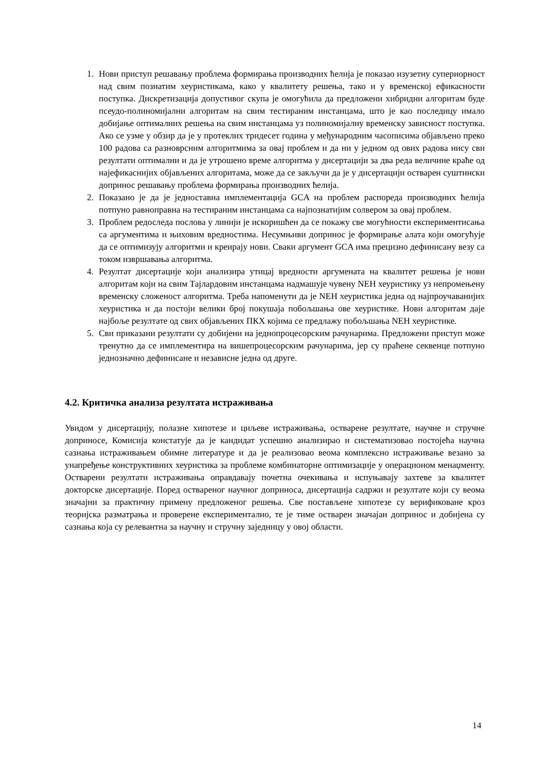1. Нови приступ решавању проблема формирања производних ћелија је показао изузетну супериорност над свим познатим хеуристикама, како у квалитету решења, тако и у временској ефикасности поступка. Дискретизација допустивог скупа је омогућила да предложени хибридни алгоритам буде псеудо-полиномијални алгоритам на свим тестираним инстанцама, што је као последицу имало добијање оптималних решења на свим инстанцама уз полиномијалну временску зависност поступка. Ако се узме у обзир да је у протеклих тридесет година у међународним часописима објављено преко 100 радова са разноврсним алгоритмима за овај проблем и да ни у једном од ових радова нису сви резултати оптимални и да је утрошено време алгоритма у дисертацији за два реда величине краће од најефикаснијих објављених алгоритама, може да се закључи да је у дисертацији остварен суштински допринос решавању проблема формирања производних ћелија.
2. Показано је да је једноставна имплементација GCA на проблем распореда производних ћелија потпуно равноправна на тестираним инстанцама са најпознатијим солвером за овај проблем.
3. Проблем редоследа послова у линији је искоришћен да се покажу све могућности експериментисања са аргументима и њиховим вредностима. Несумњиви допринос је формирање алата који омогућује да се оптимизују алгоритми и креирају нови. Сваки аргумент GCA има прецизно дефинисану везу са током извршавања алгоритма.
4. Резултат дисертације који анализира утицај вредности аргумената на квалитет решења је нови алгоритам који на свим Тајлардовим инстанцама надмашује чувену NEH хеуристику уз непромењену временску сложеност алгоритма. Треба напоменути да је NEH хеуристика једна од најпроучаванијих хеуристика и да постоји велики број покушаја побољшања ове хеуристике. Нови алгоритам даје најбоље резултате од свих објављених ПКХ којима се предлажу побољшања NEH хеуристике.
5. Сви приказани резултати су добијени на једнопроцесорским рачунарима. Предложени приступ може тренутно да се имплементира на вишепроцесорским рачунарима, јер су праћене секвенце потпуно једнозначно дефинисане и независне једна од друге.
4.2. Критичка анализа резултата истраживања
Увидом у дисертацију, полазне хипотезе и циљеве истраживања, остварене резултате, научне и стручне доприносе, Комисија констатује да је кандидат успешно анализирао и систематизовао постојећа научна сазнања истраживањем обимне литературе и да је реализовао веома комплексно истраживање везано за унапређење конструктивних хеуристика за проблеме комбинаторне оптимизације у операционом менаџменту. Остварени резултати истраживања оправдавају почетна очекивања и испуњавају захтеве за квалитет докторске дисертације. Поред оствареног научног доприноса, дисертација садржи и резултате који су веома значајни за практичну примену предложеног решења. Све постављене хипотезе су верификоване кроз теоријска разматрања и проверене експериментално, те је тиме остварен значајан допринос и добијена су сазнања која су релевантна за научну и стручну заједницу у овој области.
14